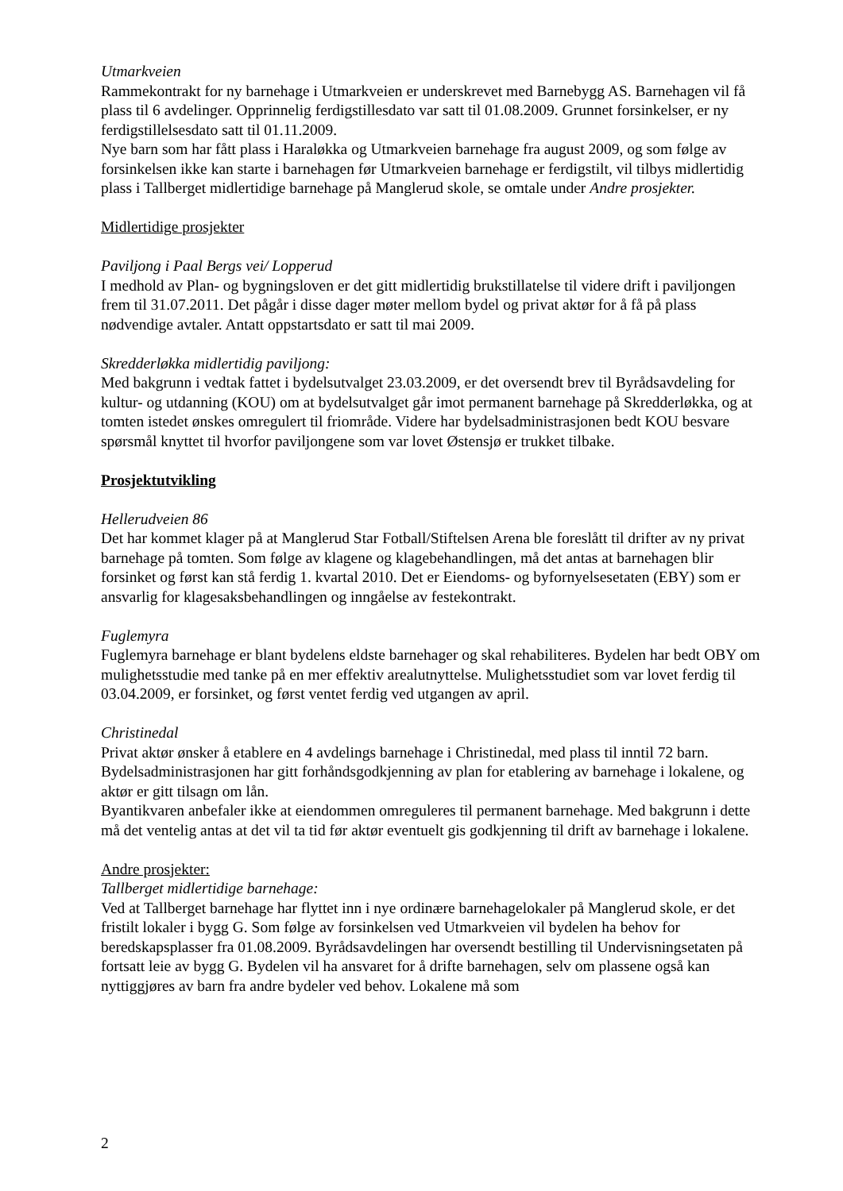Utmarkveien
Rammekontrakt for ny barnehage i Utmarkveien er underskrevet med Barnebygg AS. Barnehagen vil få plass til 6 avdelinger. Opprinnelig ferdigstillesdato var satt til 01.08.2009. Grunnet forsinkelser, er ny ferdigstillelsesdato satt til 01.11.2009.
Nye barn som har fått plass i Haraløkka og Utmarkveien barnehage fra august 2009, og som følge av forsinkelsen ikke kan starte i barnehagen før Utmarkveien barnehage er ferdigstilt, vil tilbys midlertidig plass i Tallberget midlertidige barnehage på Manglerud skole, se omtale under Andre prosjekter.
Midlertidige prosjekter
Paviljong i Paal Bergs vei/ Lopperud
I medhold av Plan- og bygningsloven er det gitt midlertidig brukstillatelse til videre drift i paviljongen frem til 31.07.2011. Det pågår i disse dager møter mellom bydel og privat aktør for å få på plass nødvendige avtaler. Antatt oppstartsdato er satt til mai 2009.
Skredderløkka midlertidig paviljong:
Med bakgrunn i vedtak fattet i bydelsutvalget 23.03.2009, er det oversendt brev til Byrådsavdeling for kultur- og utdanning (KOU) om at bydelsutvalget går imot permanent barnehage på Skredderløkka, og at tomten istedet ønskes omregulert til friområde. Videre har bydelsadministrasjonen bedt KOU besvare spørsmål knyttet til hvorfor paviljongene som var lovet Østensjø er trukket tilbake.
Prosjektutvikling
Hellerudveien 86
Det har kommet klager på at Manglerud Star Fotball/Stiftelsen Arena ble foreslått til drifter av ny privat barnehage på tomten. Som følge av klagene og klagebehandlingen, må det antas at barnehagen blir forsinket og først kan stå ferdig 1. kvartal 2010. Det er Eiendoms- og byfornyelsesetaten (EBY) som er ansvarlig for klagesaksbehandlingen og inngåelse av festekontrakt.
Fuglemyra
Fuglemyra barnehage er blant bydelens eldste barnehager og skal rehabiliteres. Bydelen har bedt OBY om mulighetsstudie med tanke på en mer effektiv arealutnyttelse. Mulighetsstudiet som var lovet ferdig til 03.04.2009, er forsinket, og først ventet ferdig ved utgangen av april.
Christinedal
Privat aktør ønsker å etablere en 4 avdelings barnehage i Christinedal, med plass til inntil 72 barn. Bydelsadministrasjonen har gitt forhåndsgodkjenning av plan for etablering av barnehage i lokalene, og aktør er gitt tilsagn om lån.
Byantikvaren anbefaler ikke at eiendommen omreguleres til permanent barnehage. Med bakgrunn i dette må det ventelig antas at det vil ta tid før aktør eventuelt gis godkjenning til drift av barnehage i lokalene.
Andre prosjekter:
Tallberget midlertidige barnehage:
Ved at Tallberget barnehage har flyttet inn i nye ordinære barnehagelokaler på Manglerud skole, er det fristilt lokaler i bygg G. Som følge av forsinkelsen ved Utmarkveien vil bydelen ha behov for beredskapsplasser fra 01.08.2009. Byrådsavdelingen har oversendt bestilling til Undervisningsetaten på fortsatt leie av bygg G. Bydelen vil ha ansvaret for å drifte barnehagen, selv om plassene også kan nyttiggjøres av barn fra andre bydeler ved behov. Lokalene må som
2